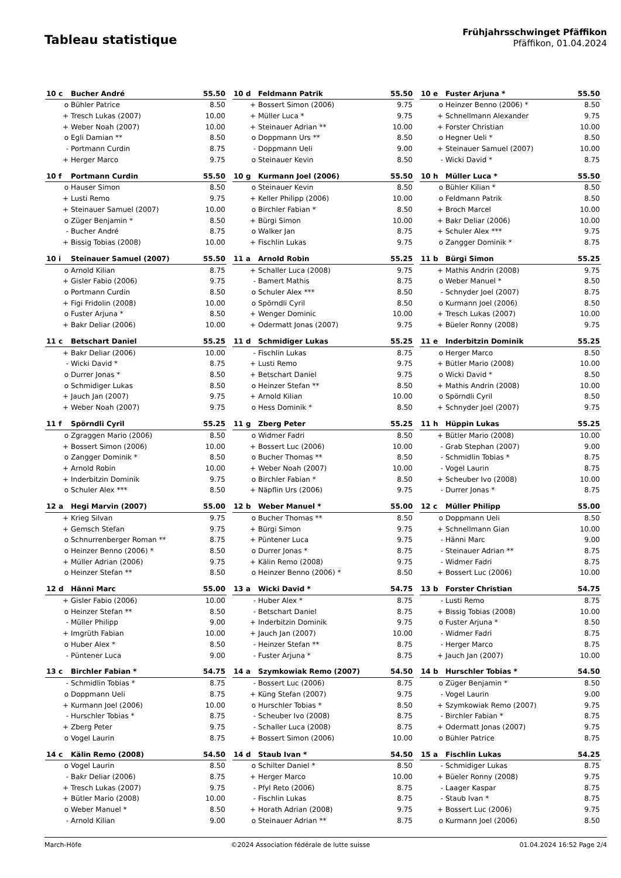Tableau statistique
Frühjahrsschwinget Pfäffikon
Pfäffikon, 01.04.2024
| 10 c | Bucher André | 55.50 |
| --- | --- | --- |
| o | Bühler Patrice | 8.50 |
| + | Tresch Lukas (2007) | 10.00 |
| + | Weber Noah (2007) | 10.00 |
| o | Egli Damian ** | 8.50 |
| - | Portmann Curdin | 8.75 |
| + | Herger Marco | 9.75 |
| 10 d | Feldmann Patrik | 55.50 |
| --- | --- | --- |
| + | Bossert Simon (2006) | 9.75 |
| + | Müller Luca * | 9.75 |
| + | Steinauer Adrian ** | 10.00 |
| o | Doppmann Urs ** | 8.50 |
| - | Doppmann Ueli | 9.00 |
| o | Steinauer Kevin | 8.50 |
| 10 e | Fuster Arjuna * | 55.50 |
| --- | --- | --- |
| o | Heinzer Benno (2006) * | 8.50 |
| + | Schnellmann Alexander | 9.75 |
| + | Forster Christian | 10.00 |
| o | Hegner Ueli * | 8.50 |
| + | Steinauer Samuel (2007) | 10.00 |
| - | Wicki David * | 8.75 |
| 10 f | Portmann Curdin | 55.50 |
| --- | --- | --- |
| o | Hauser Simon | 8.50 |
| + | Lusti Remo | 9.75 |
| + | Steinauer Samuel (2007) | 10.00 |
| o | Züger Benjamin * | 8.50 |
| - | Bucher André | 8.75 |
| + | Bissig Tobias (2008) | 10.00 |
| 10 g | Kurmann Joel (2006) | 55.50 |
| --- | --- | --- |
| o | Steinauer Kevin | 8.50 |
| + | Keller Philipp (2006) | 10.00 |
| o | Birchler Fabian * | 8.50 |
| + | Bürgi Simon | 10.00 |
| o | Walker Jan | 8.75 |
| + | Fischlin Lukas | 9.75 |
| 10 h | Müller Luca * | 55.50 |
| --- | --- | --- |
| o | Bühler Kilian * | 8.50 |
| o | Feldmann Patrik | 8.50 |
| + | Broch Marcel | 10.00 |
| + | Bakr Deliar (2006) | 10.00 |
| + | Schuler Alex *** | 9.75 |
| o | Zangger Dominik * | 8.75 |
| 10 i | Steinauer Samuel (2007) | 55.50 |
| --- | --- | --- |
| o | Arnold Kilian | 8.75 |
| + | Gisler Fabio (2006) | 9.75 |
| o | Portmann Curdin | 8.50 |
| + | Figi Fridolin (2008) | 10.00 |
| o | Fuster Arjuna * | 8.50 |
| + | Bakr Deliar (2006) | 10.00 |
| 11 a | Arnold Robin | 55.25 |
| --- | --- | --- |
| + | Schaller Luca (2008) | 9.75 |
| - | Bamert Mathis | 8.75 |
| o | Schuler Alex *** | 8.50 |
| o | Spörndli Cyril | 8.50 |
| + | Wenger Dominic | 10.00 |
| + | Odermatt Jonas (2007) | 9.75 |
| 11 b | Bürgi Simon | 55.25 |
| --- | --- | --- |
| + | Mathis Andrin (2008) | 9.75 |
| o | Weber Manuel * | 8.50 |
| - | Schnyder Joel (2007) | 8.75 |
| o | Kurmann Joel (2006) | 8.50 |
| + | Tresch Lukas (2007) | 10.00 |
| + | Büeler Ronny (2008) | 9.75 |
| 11 c | Betschart Daniel | 55.25 |
| --- | --- | --- |
| + | Bakr Deliar (2006) | 10.00 |
| - | Wicki David * | 8.75 |
| o | Durrer Jonas * | 8.50 |
| o | Schmidiger Lukas | 8.50 |
| + | Jauch Jan (2007) | 9.75 |
| + | Weber Noah (2007) | 9.75 |
| 11 d | Schmidiger Lukas | 55.25 |
| --- | --- | --- |
| - | Fischlin Lukas | 8.75 |
| + | Lusti Remo | 9.75 |
| + | Betschart Daniel | 9.75 |
| o | Heinzer Stefan ** | 8.50 |
| + | Arnold Kilian | 10.00 |
| o | Hess Dominik * | 8.50 |
| 11 e | Inderbitzin Dominik | 55.25 |
| --- | --- | --- |
| o | Herger Marco | 8.50 |
| + | Bütler Mario (2008) | 10.00 |
| o | Wicki David * | 8.50 |
| + | Mathis Andrin (2008) | 10.00 |
| o | Spörndli Cyril | 8.50 |
| + | Schnyder Joel (2007) | 9.75 |
| 11 f | Spörndli Cyril | 55.25 |
| --- | --- | --- |
| o | Zgraggen Mario (2006) | 8.50 |
| + | Bossert Simon (2006) | 10.00 |
| o | Zangger Dominik * | 8.50 |
| + | Arnold Robin | 10.00 |
| + | Inderbitzin Dominik | 9.75 |
| o | Schuler Alex *** | 8.50 |
| 11 g | Zberg Peter | 55.25 |
| --- | --- | --- |
| o | Widmer Fadri | 8.50 |
| + | Bossert Luc (2006) | 10.00 |
| o | Bucher Thomas ** | 8.50 |
| + | Weber Noah (2007) | 10.00 |
| o | Birchler Fabian * | 8.50 |
| + | Näpflin Urs (2006) | 9.75 |
| 11 h | Hüppin Lukas | 55.25 |
| --- | --- | --- |
| + | Bütler Mario (2008) | 10.00 |
| - | Grab Stephan (2007) | 9.00 |
| - | Schmidlin Tobias * | 8.75 |
| - | Vogel Laurin | 8.75 |
| + | Scheuber Ivo (2008) | 10.00 |
| - | Durrer Jonas * | 8.75 |
| 12 a | Hegi Marvin (2007) | 55.00 |
| --- | --- | --- |
| + | Krieg Silvan | 9.75 |
| + | Gemsch Stefan | 9.75 |
| o | Schnurrenberger Roman ** | 8.75 |
| o | Heinzer Benno (2006) * | 8.50 |
| + | Müller Adrian (2006) | 9.75 |
| o | Heinzer Stefan ** | 8.50 |
| 12 b | Weber Manuel * | 55.00 |
| --- | --- | --- |
| o | Bucher Thomas ** | 8.50 |
| + | Bürgi Simon | 9.75 |
| + | Püntener Luca | 9.75 |
| o | Durrer Jonas * | 8.75 |
| + | Kälin Remo (2008) | 9.75 |
| o | Heinzer Benno (2006) * | 8.50 |
| 12 c | Müller Philipp | 55.00 |
| --- | --- | --- |
| o | Doppmann Ueli | 8.50 |
| + | Schnellmann Gian | 10.00 |
| - | Hänni Marc | 9.00 |
| - | Steinauer Adrian ** | 8.75 |
| - | Widmer Fadri | 8.75 |
| + | Bossert Luc (2006) | 10.00 |
| 12 d | Hänni Marc | 55.00 |
| --- | --- | --- |
| + | Gisler Fabio (2006) | 10.00 |
| o | Heinzer Stefan ** | 8.50 |
| - | Müller Philipp | 9.00 |
| + | Imgrüth Fabian | 10.00 |
| o | Huber Alex * | 8.50 |
| - | Püntener Luca | 9.00 |
| 13 a | Wicki David * | 54.75 |
| --- | --- | --- |
| - | Huber Alex * | 8.75 |
| - | Betschart Daniel | 8.75 |
| + | Inderbitzin Dominik | 9.75 |
| + | Jauch Jan (2007) | 10.00 |
| - | Heinzer Stefan ** | 8.75 |
| - | Fuster Arjuna * | 8.75 |
| 13 b | Forster Christian | 54.75 |
| --- | --- | --- |
| - | Lusti Remo | 8.75 |
| + | Bissig Tobias (2008) | 10.00 |
| o | Fuster Arjuna * | 8.50 |
| - | Widmer Fadri | 8.75 |
| - | Herger Marco | 8.75 |
| + | Jauch Jan (2007) | 10.00 |
| 13 c | Birchler Fabian * | 54.75 |
| --- | --- | --- |
| - | Schmidlin Tobias * | 8.75 |
| o | Doppmann Ueli | 8.75 |
| + | Kurmann Joel (2006) | 10.00 |
| - | Hurschler Tobias * | 8.75 |
| + | Zberg Peter | 9.75 |
| o | Vogel Laurin | 8.75 |
| 14 a | Szymkowiak Remo (2007) | 54.50 |
| --- | --- | --- |
| - | Bossert Luc (2006) | 8.75 |
| + | Küng Stefan (2007) | 9.75 |
| o | Hurschler Tobias * | 8.50 |
| - | Scheuber Ivo (2008) | 8.75 |
| - | Schaller Luca (2008) | 8.75 |
| + | Bossert Simon (2006) | 10.00 |
| 14 b | Hurschler Tobias * | 54.50 |
| --- | --- | --- |
| o | Züger Benjamin * | 8.50 |
| - | Vogel Laurin | 9.00 |
| + | Szymkowiak Remo (2007) | 9.75 |
| - | Birchler Fabian * | 8.75 |
| + | Odermatt Jonas (2007) | 9.75 |
| o | Bühler Patrice | 8.75 |
| 14 c | Kälin Remo (2008) | 54.50 |
| --- | --- | --- |
| o | Vogel Laurin | 8.50 |
| - | Bakr Deliar (2006) | 8.75 |
| + | Tresch Lukas (2007) | 9.75 |
| + | Bütler Mario (2008) | 10.00 |
| o | Weber Manuel * | 8.50 |
| - | Arnold Kilian | 9.00 |
| 14 d | Staub Ivan * | 54.50 |
| --- | --- | --- |
| o | Schilter Daniel * | 8.50 |
| + | Herger Marco | 10.00 |
| - | Pfyl Reto (2006) | 8.75 |
| - | Fischlin Lukas | 8.75 |
| + | Horath Adrian (2008) | 9.75 |
| o | Steinauer Adrian ** | 8.75 |
| 15 a | Fischlin Lukas | 54.25 |
| --- | --- | --- |
| - | Schmidiger Lukas | 8.75 |
| + | Büeler Ronny (2008) | 9.75 |
| - | Laager Kaspar | 8.75 |
| - | Staub Ivan * | 8.75 |
| + | Bossert Luc (2006) | 9.75 |
| o | Kurmann Joel (2006) | 8.50 |
March-Höfe ©2024 Association fédérale de lutte suisse 01.04.2024 16:52 Page 2/4